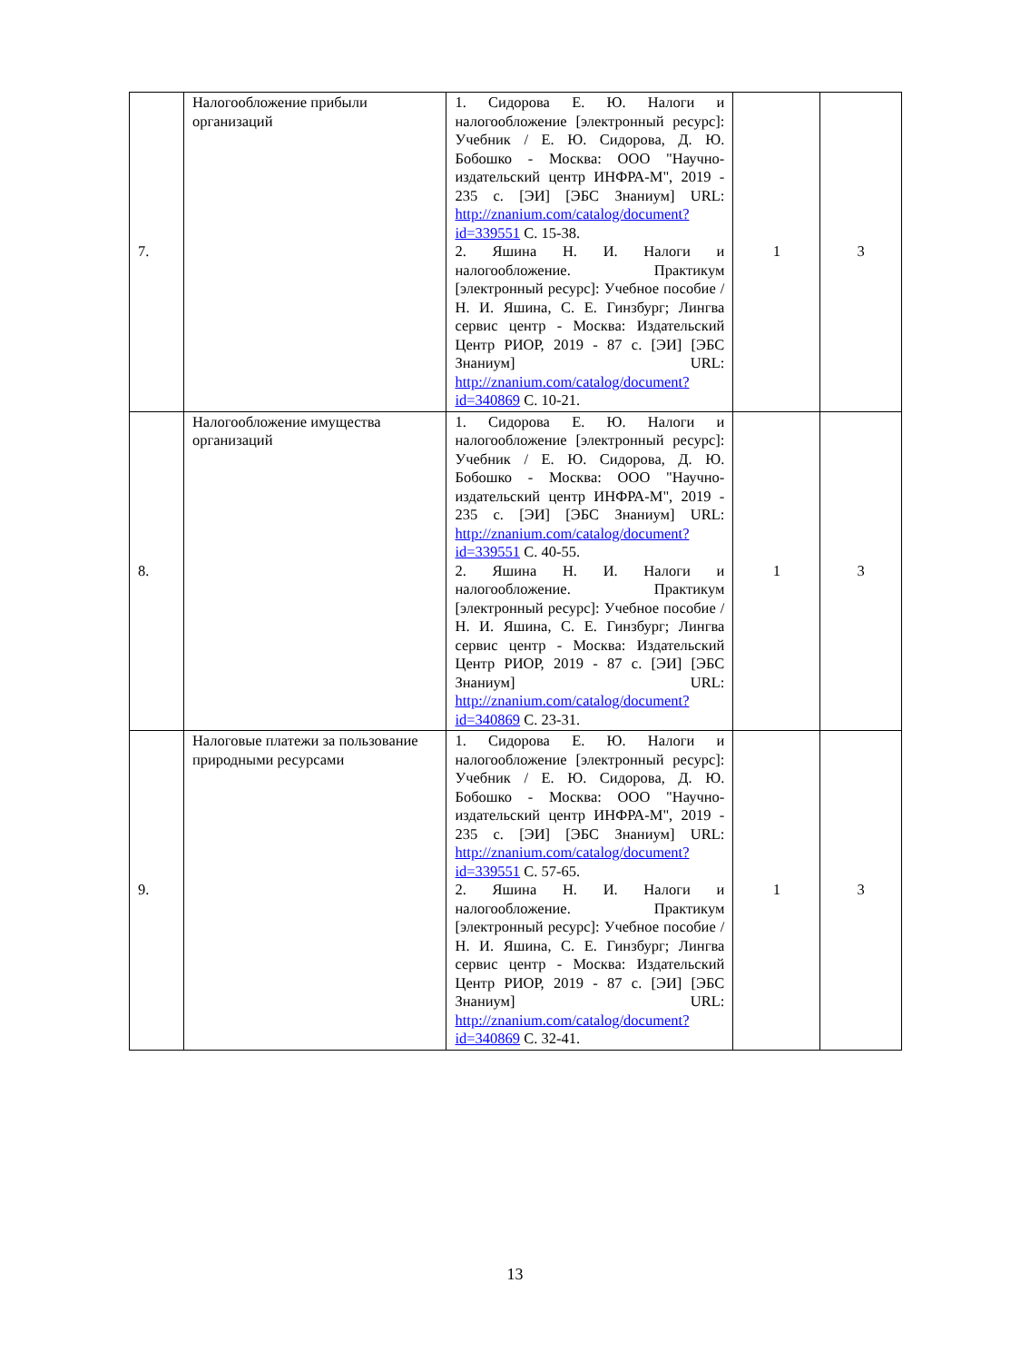| 7. | Налогообложение прибыли организаций | 1. Сидорова Е. Ю. Налоги и налогообложение [электронный ресурс]: Учебник / Е. Ю. Сидорова, Д. Ю. Бобошко - Москва: ООО "Научно-издательский центр ИНФРА-М", 2019 - 235 с. [ЭИ] [ЭБС Знаниум] URL: http://znanium.com/catalog/document?id=339551 С. 15-38. 2. Яшина Н. И. Налоги и налогообложение. Практикум [электронный ресурс]: Учебное пособие / Н. И. Яшина, С. Е. Гинзбург; Лингва сервис центр - Москва: Издательский Центр РИОР, 2019 - 87 с. [ЭИ] [ЭБС Знаниум] URL: http://znanium.com/catalog/document?id=340869 С. 10-21. | 1 | 3 |
| 8. | Налогообложение имущества организаций | 1. Сидорова Е. Ю. Налоги и налогообложение [электронный ресурс]: Учебник / Е. Ю. Сидорова, Д. Ю. Бобошко - Москва: ООО "Научно-издательский центр ИНФРА-М", 2019 - 235 с. [ЭИ] [ЭБС Знаниум] URL: http://znanium.com/catalog/document?id=339551 С. 40-55. 2. Яшина Н. И. Налоги и налогообложение. Практикум [электронный ресурс]: Учебное пособие / Н. И. Яшина, С. Е. Гинзбург; Лингва сервис центр - Москва: Издательский Центр РИОР, 2019 - 87 с. [ЭИ] [ЭБС Знаниум] URL: http://znanium.com/catalog/document?id=340869 С. 23-31. | 1 | 3 |
| 9. | Налоговые платежи за пользование природными ресурсами | 1. Сидорова Е. Ю. Налоги и налогообложение [электронный ресурс]: Учебник / Е. Ю. Сидорова, Д. Ю. Бобошко - Москва: ООО "Научно-издательский центр ИНФРА-М", 2019 - 235 с. [ЭИ] [ЭБС Знаниум] URL: http://znanium.com/catalog/document?id=339551 С. 57-65. 2. Яшина Н. И. Налоги и налогообложение. Практикум [электронный ресурс]: Учебное пособие / Н. И. Яшина, С. Е. Гинзбург; Лингва сервис центр - Москва: Издательский Центр РИОР, 2019 - 87 с. [ЭИ] [ЭБС Знаниум] URL: http://znanium.com/catalog/document?id=340869 С. 32-41. | 1 | 3 |
13